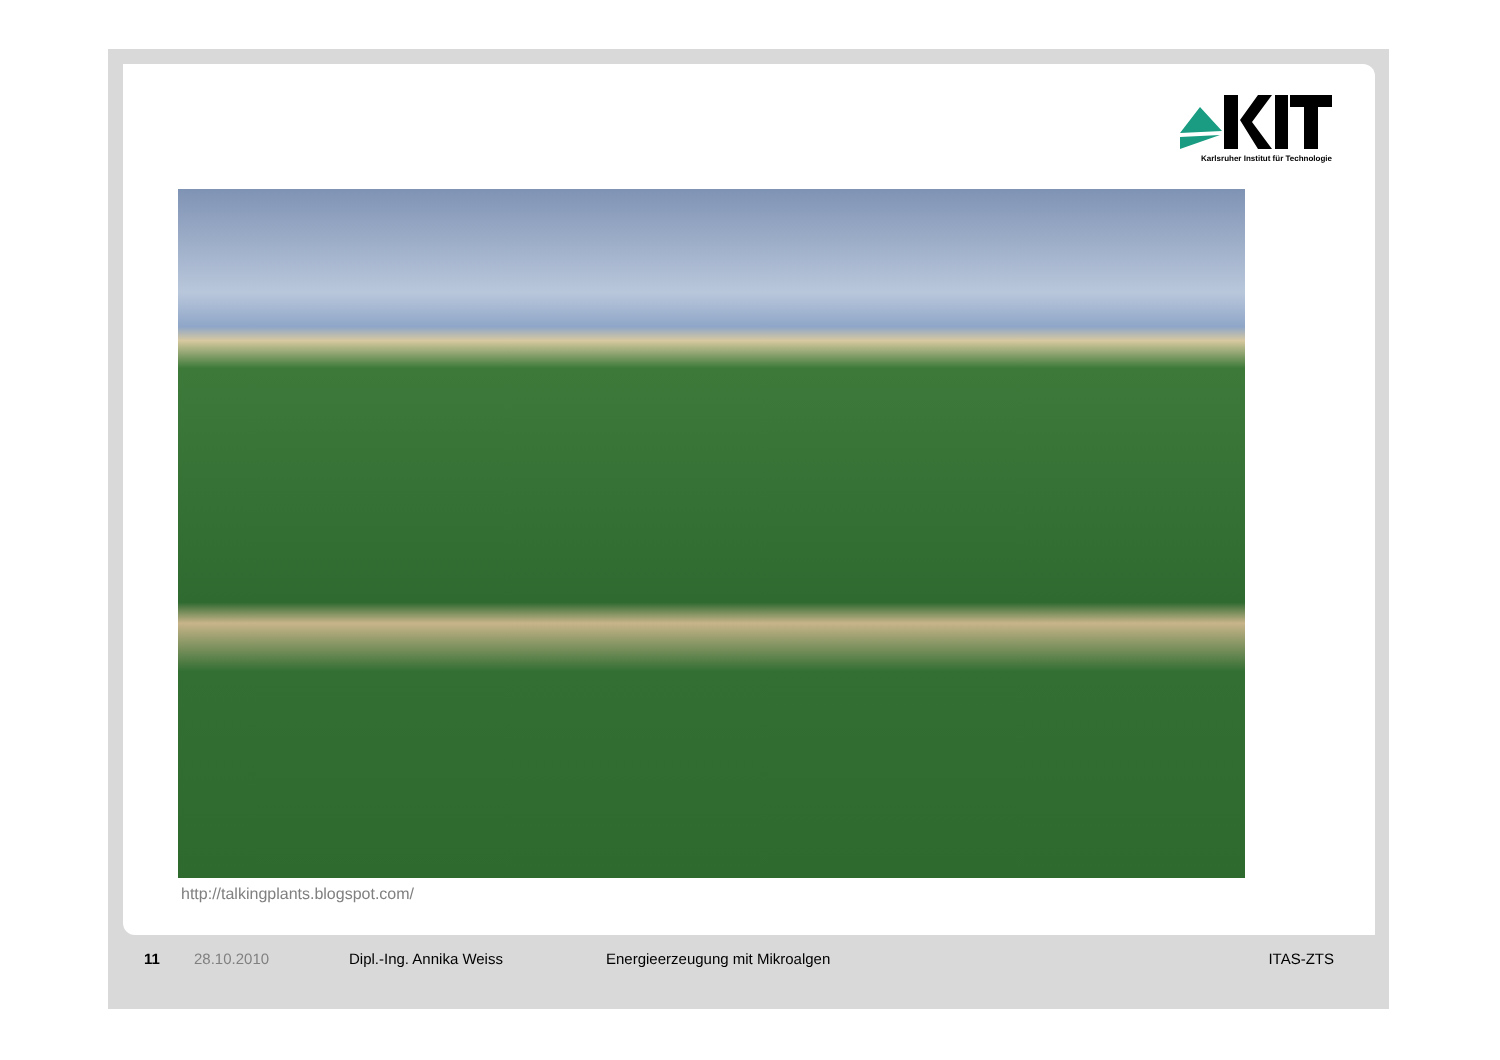Karlsruher Institut für Technologie
http://talkingplants.blogspot.com/
11 28.10.2010 Dipl.-Ing. Annika Weiss Energieerzeugung mit Mikroalgen ITAS-ZTS